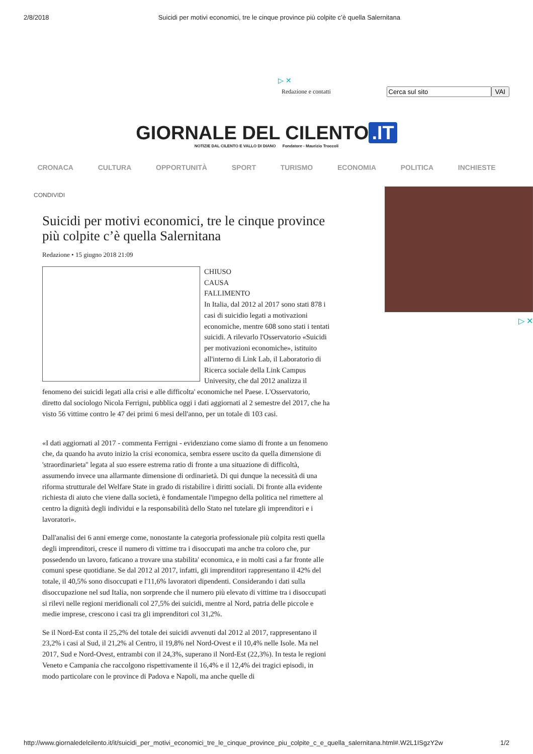2/8/2018 Suicidi per motivi economici, tre le cinque province più colpite c’è quella Salernitana
▷ ✕
Redazione e contatti VAI
GIORNALE DEL CILENTO.IT
NOTIZIE DAL CILENTO E VALLO DI DIANO Fondatore - Maurizio Troccoli
CRONACA CULTURA OPPORTUNITÀ SPORT TURISMO ECONOMIA POLITICA INCHIESTE
CONDIVIDI
Suicidi per motivi economici, tre le cinque province più colpite c’è quella Salernitana
Redazione • 15 giugno 2018 21:09
CHIUSO
CAUSA
FALLIMENTO
In Italia, dal 2012 al 2017 sono stati 878 i casi di suicidio legati a motivazioni economiche, mentre 608 sono stati i tentati suicidi. A rilevarlo l'Osservatorio «Suicidi per motivazioni economiche», istituito all'interno di Link Lab, il Laboratorio di Ricerca sociale della Link Campus University, che dal 2012 analizza il fenomeno dei suicidi legati alla crisi e alle difficolta' economiche nel Paese. L'Osservatorio, diretto dal sociologo Nicola Ferrigni, pubblica oggi i dati aggiornati al 2 semestre del 2017, che ha visto 56 vittime contro le 47 dei primi 6 mesi dell'anno, per un totale di 103 casi.
«I dati aggiornati al 2017 - commenta Ferrigni - evidenziano come siamo di fronte a un fenomeno che, da quando ha avuto inizio la crisi economica, sembra essere uscito da quella dimensione di 'straordinarieta'' legata al suo essere estrema ratio di fronte a una situazione di difficoltà, assumendo invece una allarmante dimensione di ordinarietà. Di qui dunque la necessità di una riforma strutturale del Welfare State in grado di ristabilire i diritti sociali. Di fronte alla evidente richiesta di aiuto che viene dalla società, è fondamentale l'impegno della politica nel rimettere al centro la dignità degli individui e la responsabilità dello Stato nel tutelare gli imprenditori e i lavoratori».
Dall'analisi dei 6 anni emerge come, nonostante la categoria professionale più colpita resti quella degli imprenditori, cresce il numero di vittime tra i disoccupati ma anche tra coloro che, pur possedendo un lavoro, faticano a trovare una stabilita' economica, e in molti casi a far fronte alle comuni spese quotidiane. Se dal 2012 al 2017, infatti, gli imprenditori rappresentano il 42% del totale, il 40,5% sono disoccupati e l'11,6% lavoratori dipendenti. Considerando i dati sulla disoccupazione nel sud Italia, non sorprende che il numero più elevato di vittime tra i disoccupati si rilevi nelle regioni meridionali col 27,5% dei suicidi, mentre al Nord, patria delle piccole e medie imprese, crescono i casi tra gli imprenditori col 31,2%.
Se il Nord-Est conta il 25,2% del totale dei suicidi avvenuti dal 2012 al 2017, rappresentano il 23,2% i casi al Sud, il 21,2% al Centro, il 19,8% nel Nord-Ovest e il 10,4% nelle Isole. Ma nel 2017, Sud e Nord-Ovest, entrambi con il 24,3%, superano il Nord-Est (22,3%). In testa le regioni Veneto e Campania che raccolgono rispettivamente il 16,4% e il 12,4% dei tragici episodi, in modo particolare con le province di Padova e Napoli, ma anche quelle di
▷ ✕
http://www.giornaledelcilento.it/it/suicidi_per_motivi_economici_tre_le_cinque_province_piu_colpite_c_e_quella_salernitana.html#.W2L1ISgzY2w 1/2